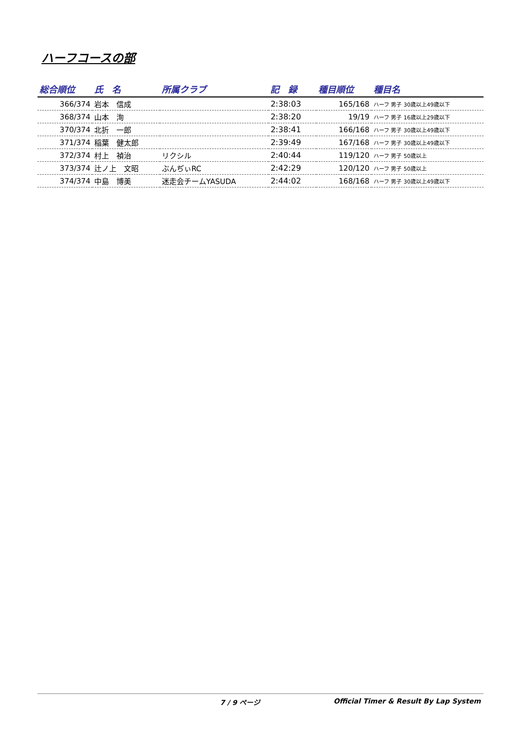ハーフコースの部
| 総合順位 | 氏 名 | 所属クラブ | 記 録 | 種目順位 | 種目名 |
| --- | --- | --- | --- | --- | --- |
| 366/374 | 岩本 信成 | | 2:38:03 | 165/168 | ハーフ 男子 30歳以上49歳以下 |
| 368/374 | 山本 洵 | | 2:38:20 | 19/19 | ハーフ 男子 16歳以上29歳以下 |
| 370/374 | 北折 一郎 | | 2:38:41 | 166/168 | ハーフ 男子 30歳以上49歳以下 |
| 371/374 | 稲葉 健太郎 | | 2:39:49 | 167/168 | ハーフ 男子 30歳以上49歳以下 |
| 372/374 | 村上 禎治 | リクシル | 2:40:44 | 119/120 | ハーフ 男子 50歳以上 |
| 373/374 | 辻ノ上 文昭 | ぶんぢぃRC | 2:42:29 | 120/120 | ハーフ 男子 50歳以上 |
| 374/374 | 中島 博美 | 迷走会チームYASUDA | 2:44:02 | 168/168 | ハーフ 男子 30歳以上49歳以下 |
7 / 9 ページ Official Timer & Result By Lap System